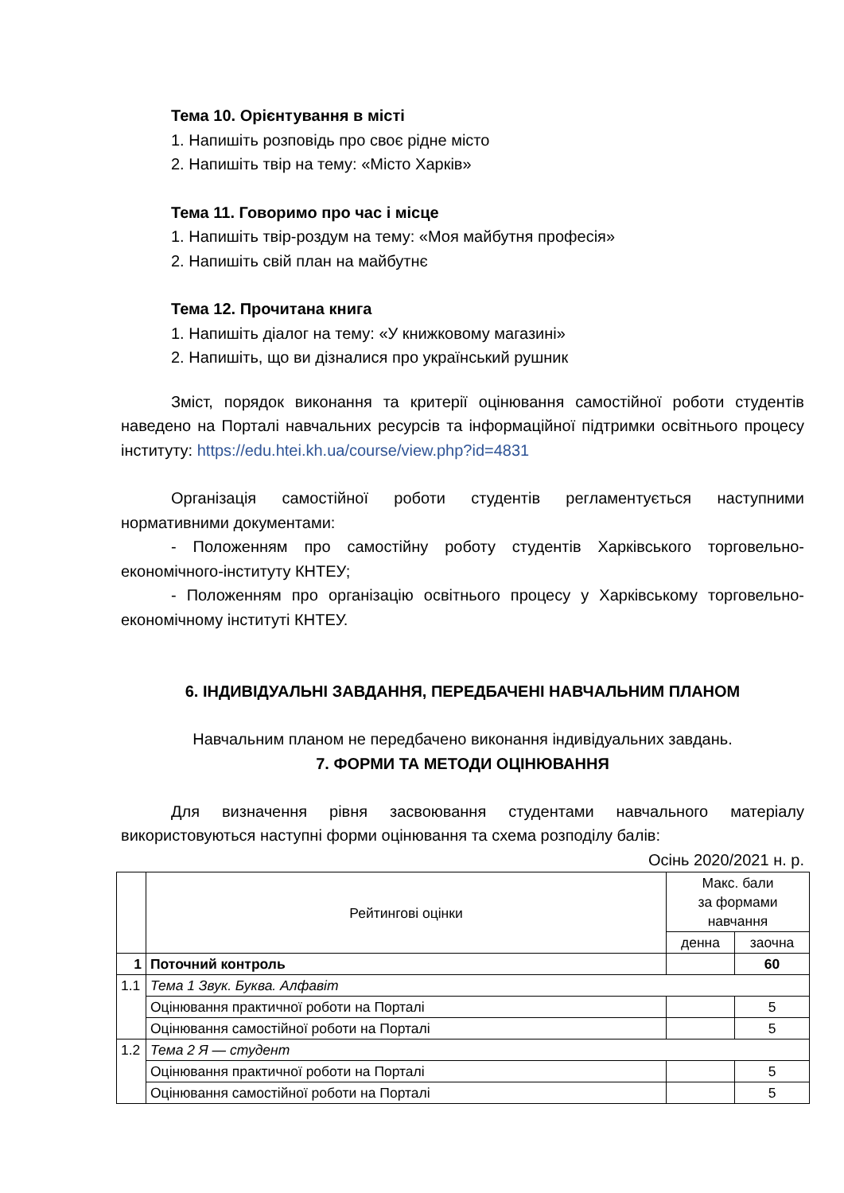Тема 10. Орієнтування в місті
1. Напишіть розповідь про своє рідне місто
2. Напишіть твір на тему: «Місто Харків»
Тема 11. Говоримо про час і місце
1. Напишіть твір-роздум на тему: «Моя майбутня професія»
2. Напишіть свій план на майбутнє
Тема 12. Прочитана книга
1. Напишіть діалог на тему: «У книжковому магазині»
2. Напишіть, що ви дізналися про український рушник
Зміст, порядок виконання та критерії оцінювання самостійної роботи студентів наведено на Порталі навчальних ресурсів та інформаційної підтримки освітнього процесу інституту: https://edu.htei.kh.ua/course/view.php?id=4831
Організація самостійної роботи студентів регламентується наступними нормативними документами:
- Положенням про самостійну роботу студентів Харківського торговельно-економічного-інституту КНТЕУ;
- Положенням про організацію освітнього процесу у Харківському торговельно-економічному інституті КНТЕУ.
6. ІНДИВІДУАЛЬНІ ЗАВДАННЯ, ПЕРЕДБАЧЕНІ НАВЧАЛЬНИМ ПЛАНОМ
Навчальним планом не передбачено виконання індивідуальних завдань.
7. ФОРМИ ТА МЕТОДИ ОЦІНЮВАННЯ
Для визначення рівня засвоювання студентами навчального матеріалу використовуються наступні форми оцінювання та схема розподілу балів:
Осінь 2020/2021 н. р.
| | Рейтингові оцінки | Макс. бали за формами навчання | |
| --- | --- | --- | --- |
| | | денна | заочна |
| 1 | Поточний контроль | | 60 |
| 1.1 | Тема 1 Звук. Буква. Алфавіт | | |
| | Оцінювання практичної роботи на Порталі | | 5 |
| | Оцінювання самостійної роботи на Порталі | | 5 |
| 1.2 | Тема 2 Я — студент | | |
| | Оцінювання практичної роботи на Порталі | | 5 |
| | Оцінювання самостійної роботи на Порталі | | 5 |